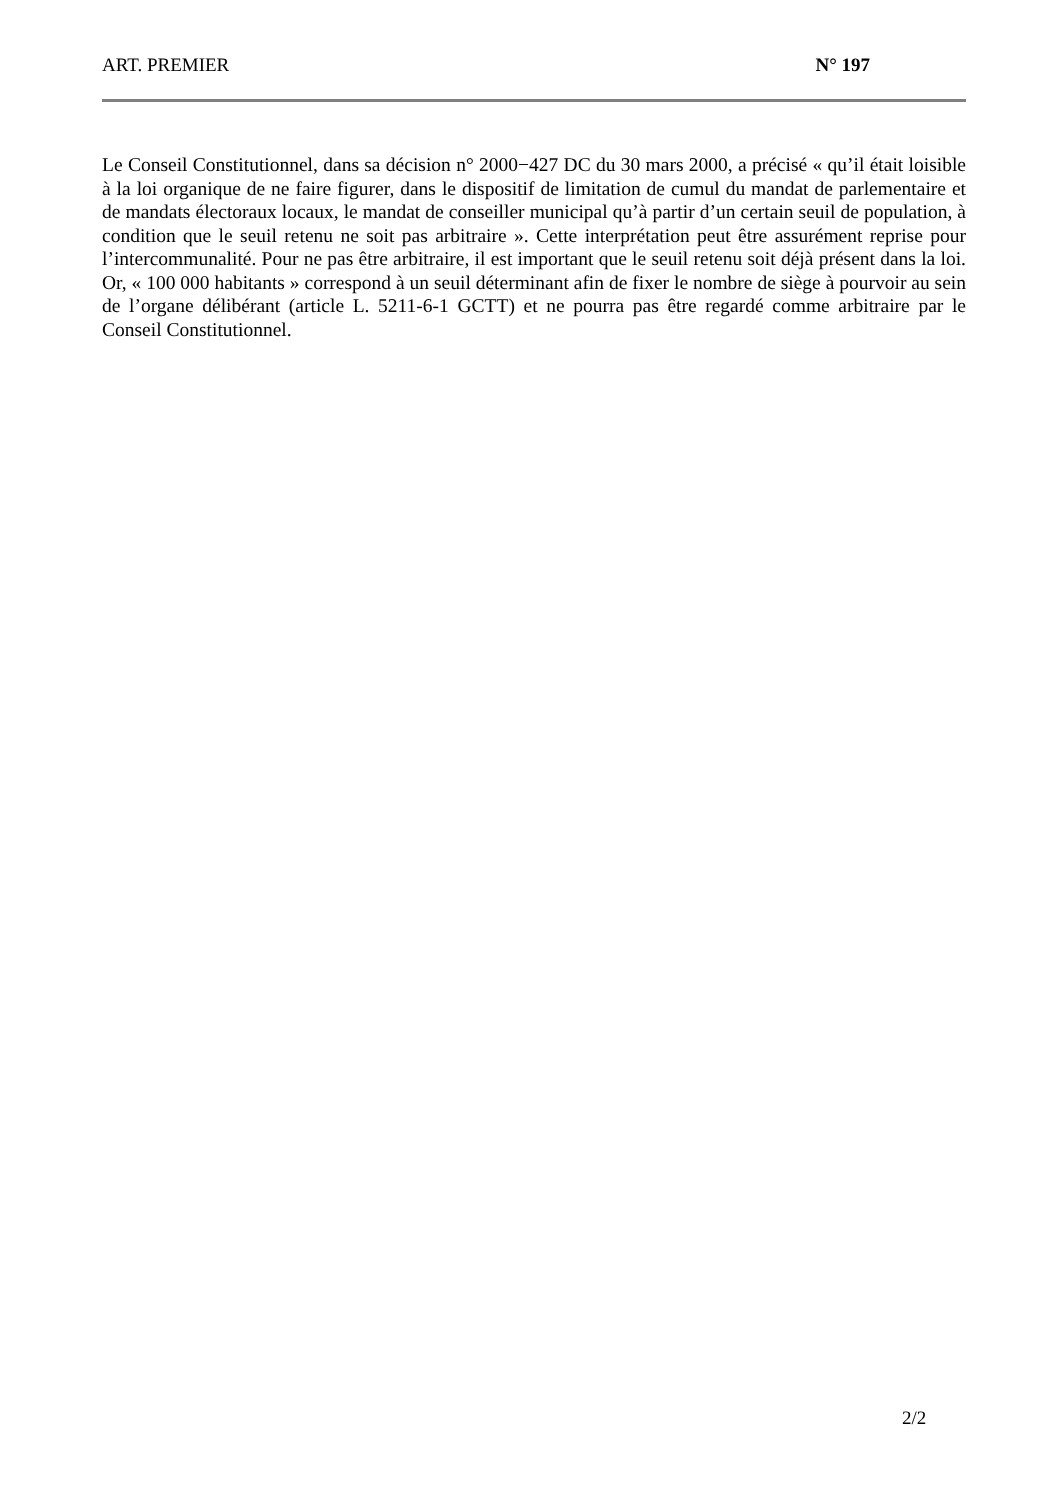ART. PREMIER N° 197
Le Conseil Constitutionnel, dans sa décision n° 2000−427 DC du 30 mars 2000, a précisé « qu’il était loisible à la loi organique de ne faire figurer, dans le dispositif de limitation de cumul du mandat de parlementaire et de mandats électoraux locaux, le mandat de conseiller municipal qu’à partir d’un certain seuil de population, à condition que le seuil retenu ne soit pas arbitraire ». Cette interprétation peut être assurément reprise pour l’intercommunalité. Pour ne pas être arbitraire, il est important que le seuil retenu soit déjà présent dans la loi. Or, « 100 000 habitants » correspond à un seuil déterminant afin de fixer le nombre de siège à pourvoir au sein de l’organe délibérant (article L. 5211-6-1 GCTT) et ne pourra pas être regardé comme arbitraire par le Conseil Constitutionnel.
2/2